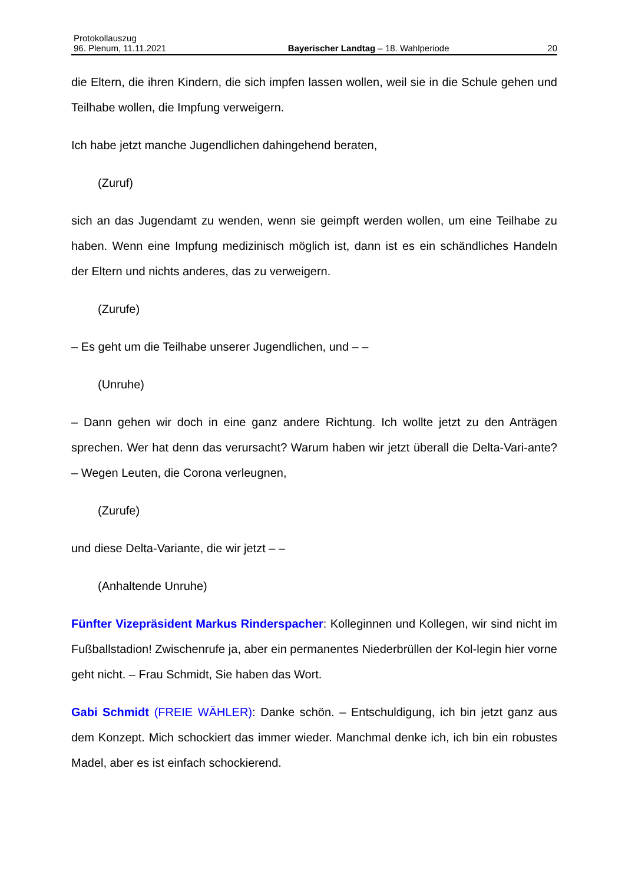Protokollauszug
96. Plenum, 11.11.2021 Bayerischer Landtag – 18. Wahlperiode 20
die Eltern, die ihren Kindern, die sich impfen lassen wollen, weil sie in die Schule gehen und Teilhabe wollen, die Impfung verweigern.
Ich habe jetzt manche Jugendlichen dahingehend beraten,
(Zuruf)
sich an das Jugendamt zu wenden, wenn sie geimpft werden wollen, um eine Teilhabe zu haben. Wenn eine Impfung medizinisch möglich ist, dann ist es ein schändliches Handeln der Eltern und nichts anderes, das zu verweigern.
(Zurufe)
– Es geht um die Teilhabe unserer Jugendlichen, und – –
(Unruhe)
– Dann gehen wir doch in eine ganz andere Richtung. Ich wollte jetzt zu den Anträgen sprechen. Wer hat denn das verursacht? Warum haben wir jetzt überall die Delta-Vari-ante? – Wegen Leuten, die Corona verleugnen,
(Zurufe)
und diese Delta-Variante, die wir jetzt – –
(Anhaltende Unruhe)
Fünfter Vizepräsident Markus Rinderspacher: Kolleginnen und Kollegen, wir sind nicht im Fußballstadion! Zwischenrufe ja, aber ein permanentes Niederbrüllen der Kol-legin hier vorne geht nicht. – Frau Schmidt, Sie haben das Wort.
Gabi Schmidt (FREIE WÄHLER): Danke schön. – Entschuldigung, ich bin jetzt ganz aus dem Konzept. Mich schockiert das immer wieder. Manchmal denke ich, ich bin ein robustes Madel, aber es ist einfach schockierend.